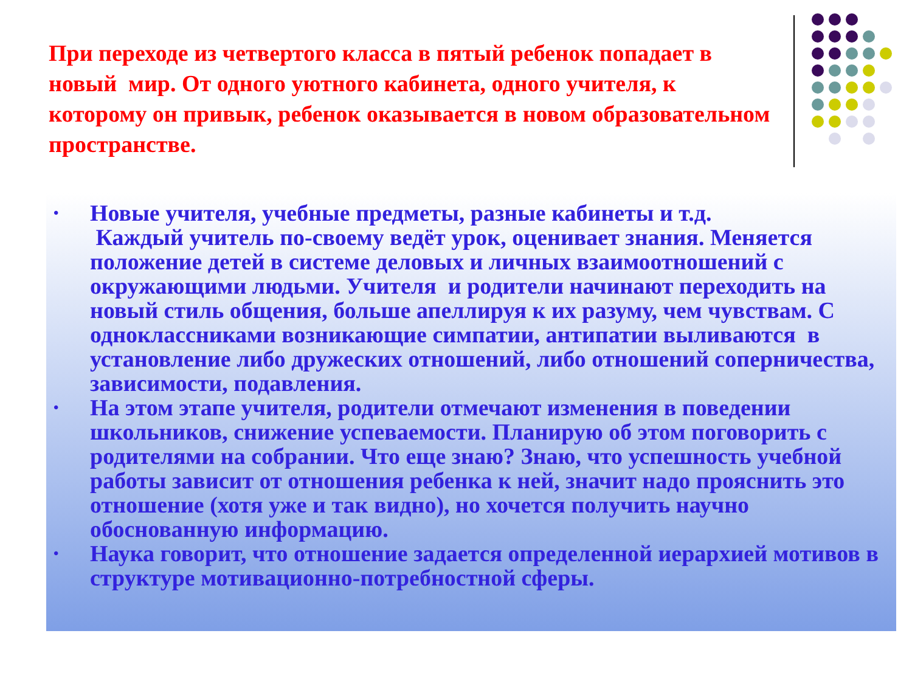При переходе из четвертого класса в пятый ребенок попадает в новый мир. От одного уютного кабинета, одного учителя, к которому он привык, ребенок оказывается в новом образовательном пространстве.
• Новые учителя, учебные предметы, разные кабинеты и т.д.
Каждый учитель по-своему ведёт урок, оценивает знания. Меняется положение детей в системе деловых и личных взаимоотношений с окружающими людьми. Учителя и родители начинают переходить на новый стиль общения, больше апеллируя к их разуму, чем чувствам. С одноклассниками возникающие симпатии, антипатии выливаются в установление либо дружеских отношений, либо отношений соперничества, зависимости, подавления.
• На этом этапе учителя, родители отмечают изменения в поведении школьников, снижение успеваемости. Планирую об этом поговорить с родителями на собрании. Что еще знаю? Знаю, что успешность учебной работы зависит от отношения ребенка к ней, значит надо прояснить это отношение (хотя уже и так видно), но хочется получить научно обоснованную информацию.
• Наука говорит, что отношение задается определенной иерархией мотивов в структуре мотивационно-потребностной сферы.